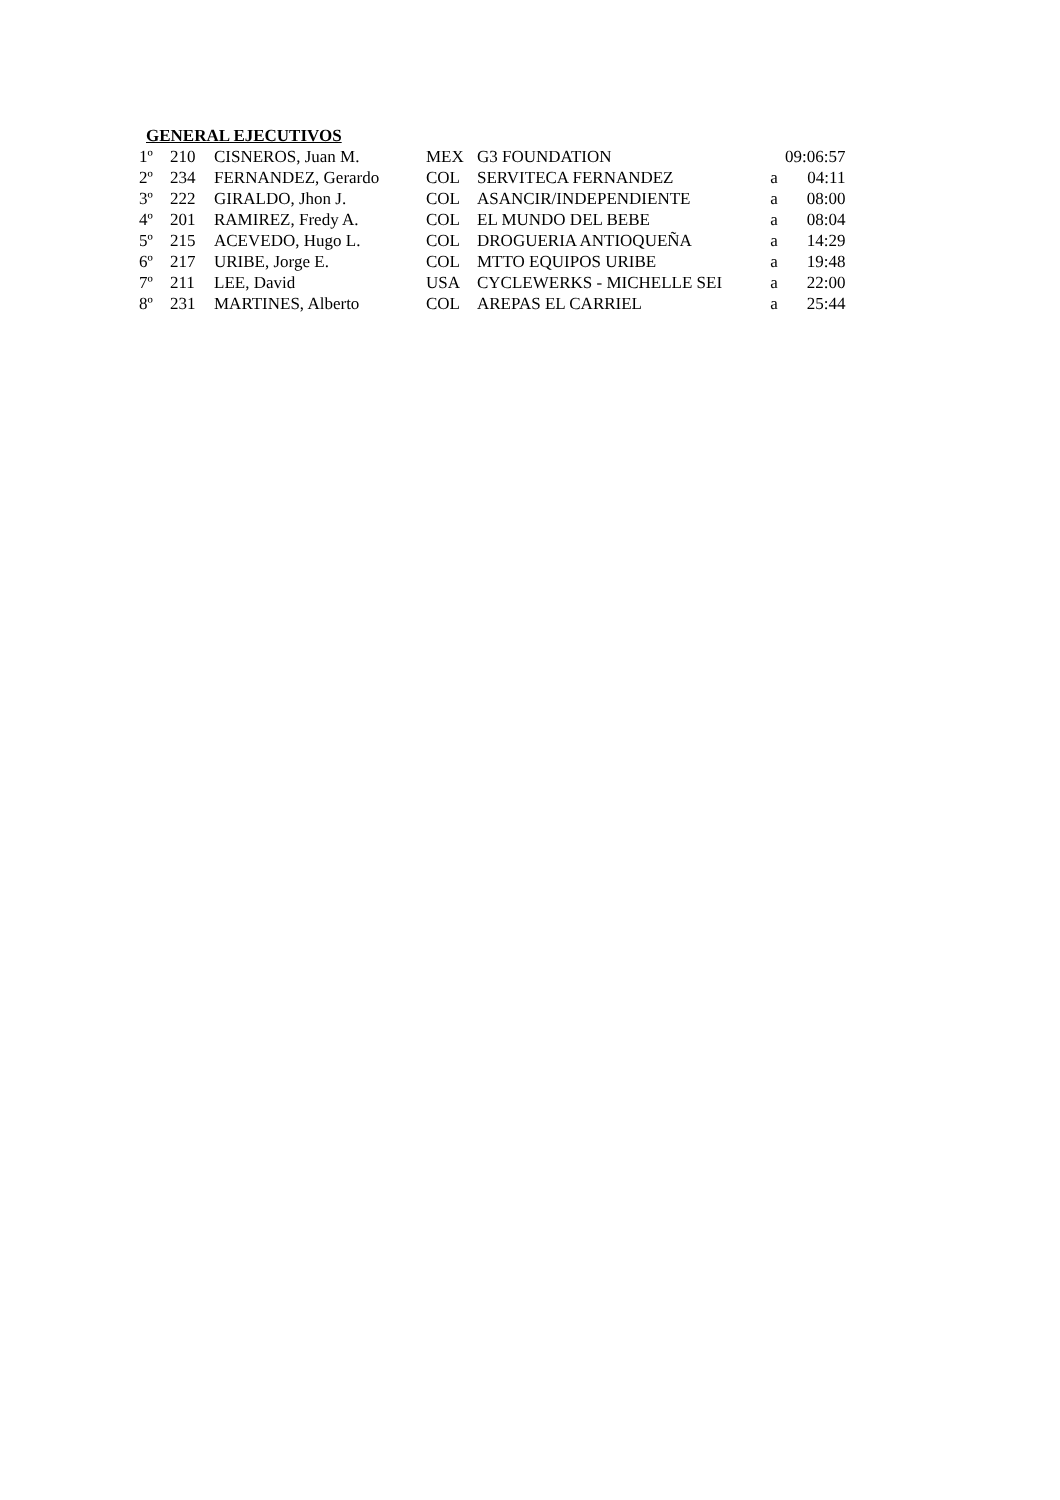GENERAL EJECUTIVOS
| 1º | 210 | CISNEROS, Juan M. | MEX | G3 FOUNDATION | | 09:06:57 |
| 2º | 234 | FERNANDEZ, Gerardo | COL | SERVITECA FERNANDEZ | a | 04:11 |
| 3º | 222 | GIRALDO, Jhon J. | COL | ASANCIR/INDEPENDIENTE | a | 08:00 |
| 4º | 201 | RAMIREZ, Fredy A. | COL | EL MUNDO DEL BEBE | a | 08:04 |
| 5º | 215 | ACEVEDO, Hugo L. | COL | DROGUERIA ANTIOQUEÑA | a | 14:29 |
| 6º | 217 | URIBE, Jorge E. | COL | MTTO EQUIPOS URIBE | a | 19:48 |
| 7º | 211 | LEE, David | USA | CYCLEWERKS - MICHELLE SEI | a | 22:00 |
| 8º | 231 | MARTINES, Alberto | COL | AREPAS EL CARRIEL | a | 25:44 |